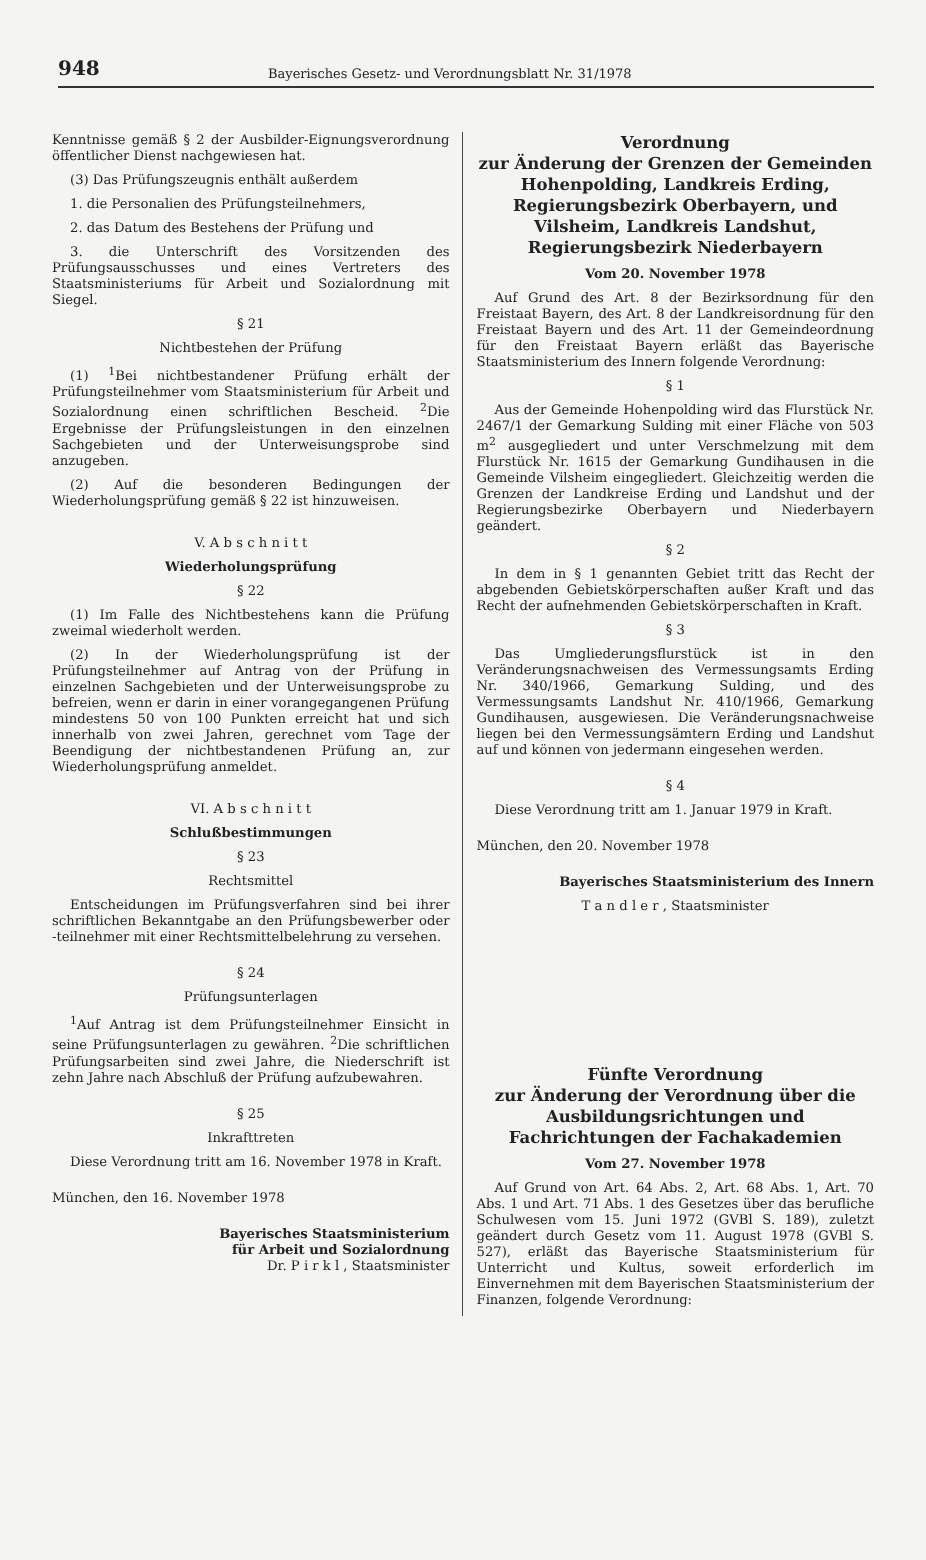948
Bayerisches Gesetz- und Verordnungsblatt Nr. 31/1978
Kenntnisse gemäß § 2 der Ausbilder-Eignungsverordnung öffentlicher Dienst nachgewiesen hat.
(3) Das Prüfungszeugnis enthält außerdem
1. die Personalien des Prüfungsteilnehmers,
2. das Datum des Bestehens der Prüfung und
3. die Unterschrift des Vorsitzenden des Prüfungsausschusses und eines Vertreters des Staatsministeriums für Arbeit und Sozialordnung mit Siegel.
§ 21
Nichtbestehen der Prüfung
(1) <sup>1</sup>Bei nichtbestandener Prüfung erhält der Prüfungsteilnehmer vom Staatsministerium für Arbeit und Sozialordnung einen schriftlichen Bescheid. <sup>2</sup>Die Ergebnisse der Prüfungsleistungen in den einzelnen Sachgebieten und der Unterweisungsprobe sind anzugeben.
(2) Auf die besonderen Bedingungen der Wiederholungsprüfung gemäß § 22 ist hinzuweisen.
V. A b s c h n i t t
Wiederholungsprüfung
§ 22
(1) Im Falle des Nichtbestehens kann die Prüfung zweimal wiederholt werden.
(2) In der Wiederholungsprüfung ist der Prüfungsteilnehmer auf Antrag von der Prüfung in einzelnen Sachgebieten und der Unterweisungsprobe zu befreien, wenn er darin in einer vorangegangenen Prüfung mindestens 50 von 100 Punkten erreicht hat und sich innerhalb von zwei Jahren, gerechnet vom Tage der Beendigung der nichtbestandenen Prüfung an, zur Wiederholungsprüfung anmeldet.
VI. A b s c h n i t t
Schlußbestimmungen
§ 23
Rechtsmittel
Entscheidungen im Prüfungsverfahren sind bei ihrer schriftlichen Bekanntgabe an den Prüfungsbewerber oder -teilnehmer mit einer Rechtsmittelbelehrung zu versehen.
§ 24
Prüfungsunterlagen
<sup>1</sup> Auf Antrag ist dem Prüfungsteilnehmer Einsicht in seine Prüfungsunterlagen zu gewähren. <sup>2</sup>Die schriftlichen Prüfungsarbeiten sind zwei Jahre, die Niederschrift ist zehn Jahre nach Abschluß der Prüfung aufzubewahren.
§ 25
Inkrafttreten
Diese Verordnung tritt am 16. November 1978 in Kraft.
München, den 16. November 1978
Bayerisches Staatsministerium
für Arbeit und Sozialordnung
Dr. P i r k l , Staatsminister
Verordnung
zur Änderung der Grenzen der Gemeinden Hohenpolding, Landkreis Erding, Regierungsbezirk Oberbayern, und Vilsheim, Landkreis Landshut, Regierungsbezirk Niederbayern
Vom 20. November 1978
Auf Grund des Art. 8 der Bezirksordnung für den Freistaat Bayern, des Art. 8 der Landkreisordnung für den Freistaat Bayern und des Art. 11 der Gemeindeordnung für den Freistaat Bayern erläßt das Bayerische Staatsministerium des Innern folgende Verordnung:
§ 1
Aus der Gemeinde Hohenpolding wird das Flurstück Nr. 2467/1 der Gemarkung Sulding mit einer Fläche von 503 m<sup>2</sup> ausgegliedert und unter Verschmelzung mit dem Flurstück Nr. 1615 der Gemarkung Gundihausen in die Gemeinde Vilsheim eingegliedert. Gleichzeitig werden die Grenzen der Landkreise Erding und Landshut und der Regierungsbezirke Oberbayern und Niederbayern geändert.
§ 2
In dem in § 1 genannten Gebiet tritt das Recht der abgebenden Gebietskörperschaften außer Kraft und das Recht der aufnehmenden Gebietskörperschaften in Kraft.
§ 3
Das Umgliederungsflurstück ist in den Veränderungsnachweisen des Vermessungsamts Erding Nr. 340/1966, Gemarkung Sulding, und des Vermessungsamts Landshut Nr. 410/1966, Gemarkung Gundihausen, ausgewiesen. Die Veränderungsnachweise liegen bei den Vermessungsämtern Erding und Landshut auf und können von jedermann eingesehen werden.
§ 4
Diese Verordnung tritt am 1. Januar 1979 in Kraft.
München, den 20. November 1978
Bayerisches Staatsministerium des Innern
T a n d l e r , Staatsminister
Fünfte Verordnung
zur Änderung der Verordnung über die Ausbildungsrichtungen und Fachrichtungen der Fachakademien
Vom 27. November 1978
Auf Grund von Art. 64 Abs. 2, Art. 68 Abs. 1, Art. 70 Abs. 1 und Art. 71 Abs. 1 des Gesetzes über das berufliche Schulwesen vom 15. Juni 1972 (GVBl S. 189), zuletzt geändert durch Gesetz vom 11. August 1978 (GVBl S. 527), erläßt das Bayerische Staatsministerium für Unterricht und Kultus, soweit erforderlich im Einvernehmen mit dem Bayerischen Staatsministerium der Finanzen, folgende Verordnung: